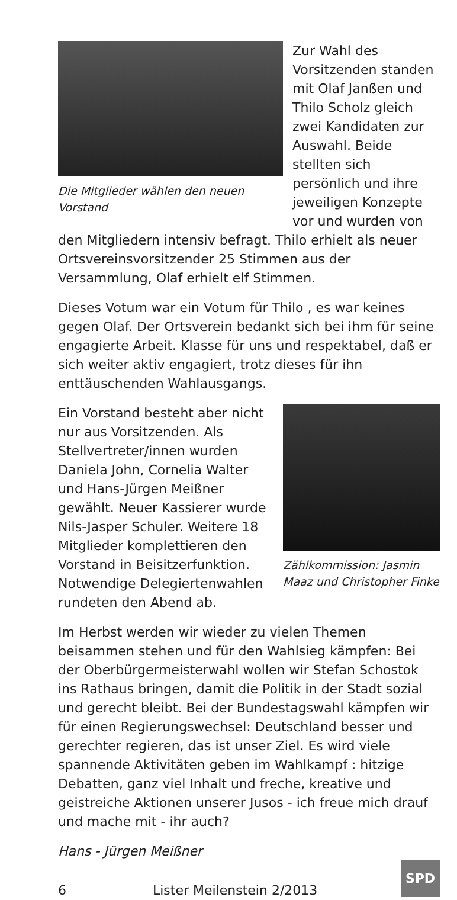Die Mitglieder wählen den neuen Vorstand
Zur Wahl des Vorsitzenden standen mit Olaf Janßen und Thilo Scholz gleich zwei Kandidaten zur Auswahl. Beide stellten sich persönlich und ihre jeweiligen Konzepte vor und wurden von den Mitgliedern intensiv befragt. Thilo erhielt als neuer Ortsvereinsvorsitzender 25 Stimmen aus der Versammlung, Olaf erhielt elf Stimmen.
Dieses Votum war ein Votum für Thilo , es war keines gegen Olaf. Der Ortsverein bedankt sich bei ihm für seine engagierte Arbeit. Klasse für uns und respektabel, daß er sich weiter aktiv engagiert, trotz dieses für ihn enttäuschenden Wahlausgangs.
Zählkommission: Jasmin Maaz und Christopher Finke
Ein Vorstand besteht aber nicht nur aus Vorsitzenden. Als Stellvertreter/innen wurden Daniela John, Cornelia Walter und Hans-Jürgen Meißner gewählt. Neuer Kassierer wurde Nils-Jasper Schuler. Weitere 18 Mitglieder komplettieren den Vorstand in Beisitzerfunktion. Notwendige Delegiertenwahlen rundeten den Abend ab.
Im Herbst werden wir wieder zu vielen Themen beisammen stehen und für den Wahlsieg kämpfen: Bei der Oberbürgermeisterwahl wollen wir Stefan Schostok ins Rathaus bringen, damit die Politik in der Stadt sozial und gerecht bleibt. Bei der Bundestagswahl kämpfen wir für einen Regierungswechsel: Deutschland besser und gerechter regieren, das ist unser Ziel. Es wird viele spannende Aktivitäten geben im Wahlkampf : hitzige Debatten, ganz viel Inhalt und freche, kreative und geistreiche Aktionen unserer Jusos - ich freue mich drauf und mache mit - ihr auch?
Hans - Jürgen Meißner
6 Lister Meilenstein 2/2013 SPD